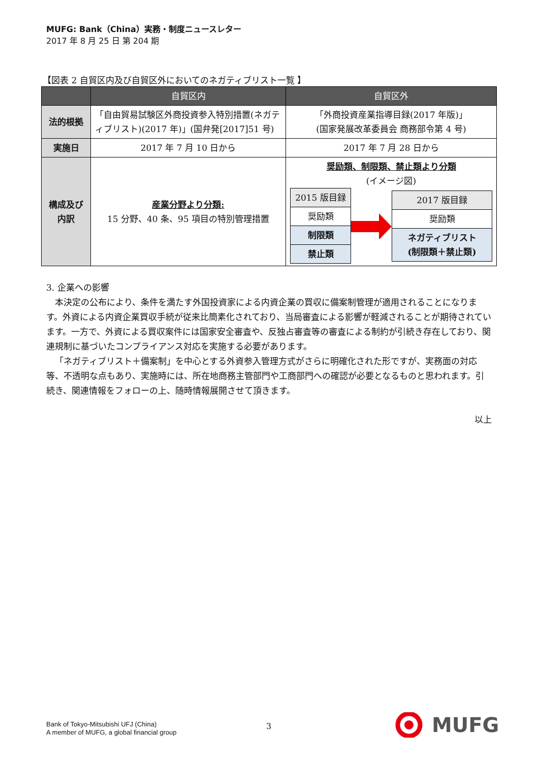MUFG: Bank（China）実務・制度ニュースレター
2017 年 8 月 25 日 第 204 期
【図表 2 自貿区内及び自貿区外においてのネガティブリスト一覧 】
| | 自貿区内 | 自貿区外 |
| --- | --- | --- |
| 法的根拠 | 「自由貿易試験区外商投資参入特別措置(ネガティブリスト)(2017 年)」(国弁発[2017]51 号) | 「外商投資産業指導目録(2017 年版)」 (国家発展改革委員会 商務部令第 4 号) |
| 実施日 | 2017 年 7 月 10 日から | 2017 年 7 月 28 日から |
| 構成及び 内訳 | 産業分野より分類: 15 分野、40 条、95 項目の特別管理措置 | 奨励類、制限類、禁止類より分類 (イメージ図) / 2015 版目録 / / 奨励類 / / 制限類 / / 禁止類 / / 2017 版目録 / / 奨励類 / / ネガティブリスト (制限類＋禁止類) / |
3. 企業への影響
本決定の公布により、条件を満たす外国投資家による内資企業の買収に備案制管理が適用されることになります。外資による内資企業買収手続が従来比簡素化されており、当局審査による影響が軽減されることが期待されています。一方で、外資による買収案件には国家安全審査や、反独占審査等の審査による制約が引続き存在しており、関連規制に基づいたコンプライアンス対応を実施する必要があります。
「ネガティブリスト＋備案制」を中心とする外資参入管理方式がさらに明確化された形ですが、実務面の対応等、不透明な点もあり、実施時には、所在地商務主管部門や工商部門への確認が必要となるものと思われます。引続き、関連情報をフォローの上、随時情報展開させて頂きます。
以上
Bank of Tokyo-Mitsubishi UFJ (China)
A member of MUFG, a global financial group
3 MUFG